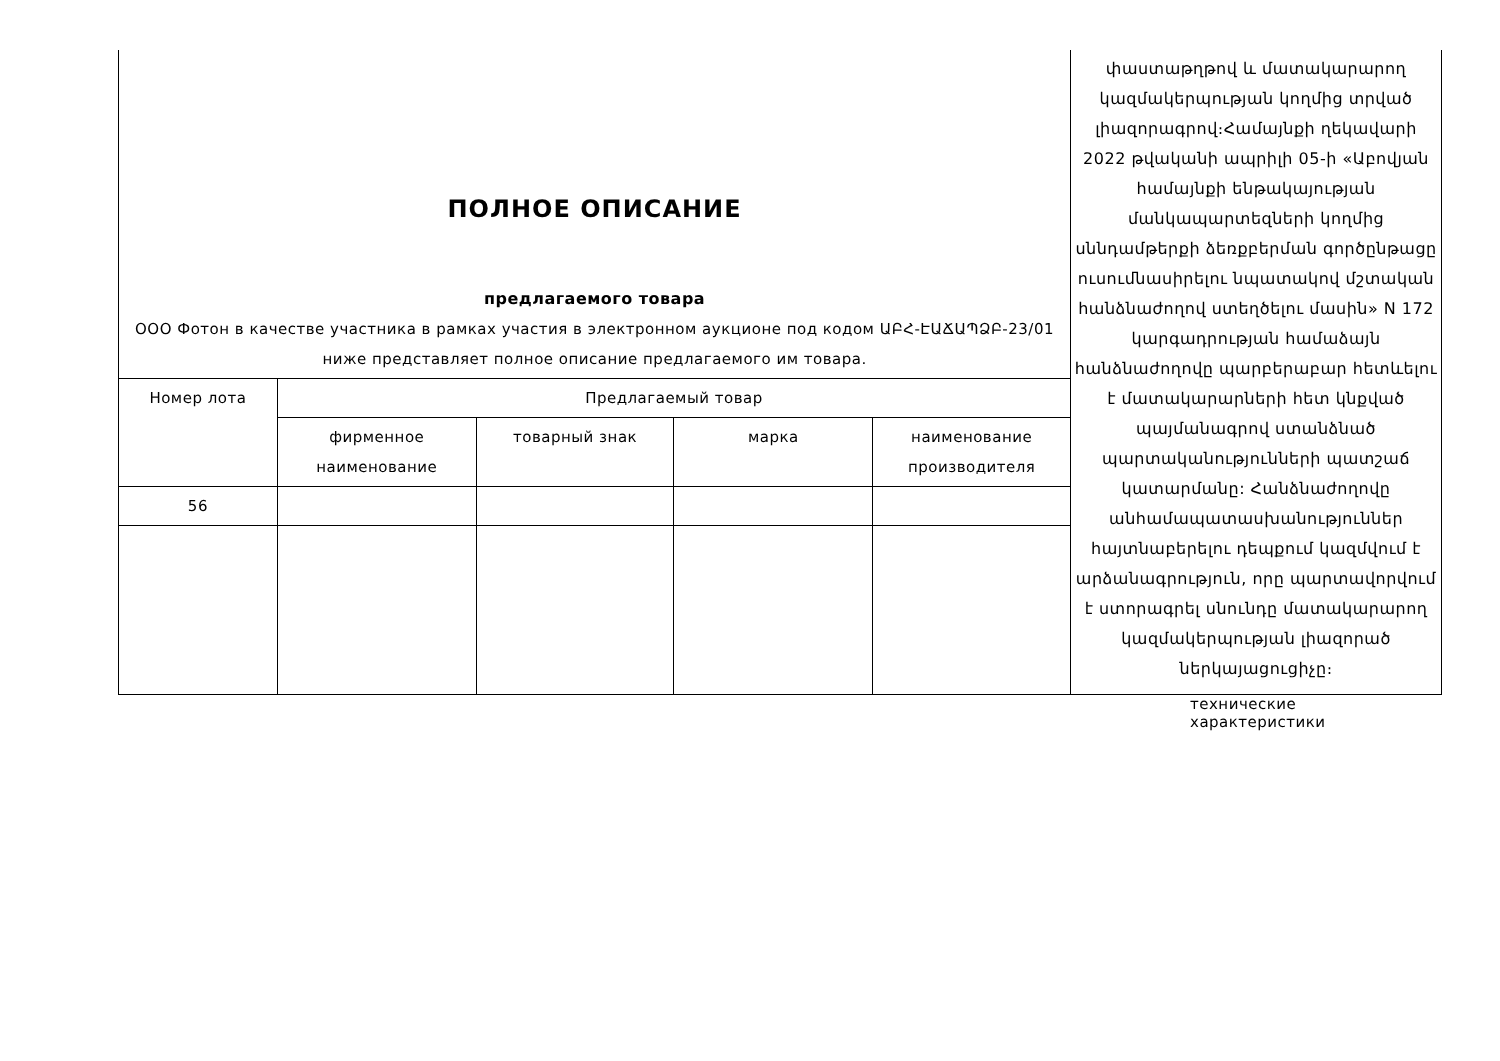| ПОЛНОЕ ОПИСАНИЕ предлагаемого товара ООО Фотон в качестве участника в рамках участия в электронном аукционе под кодом ԱԲՀ-ԷԱՃԱՊՁԲ-23/01 ниже представляет полное описание предлагаемого им товара. | | | | | փաստաթղթով և մատակարարող կազմակերպության կողմից տրված լիազորագրով։Համայնքի ղեկավարի 2022 թվականի ապրիլի 05-ի «Աբովյան համայնքի ենթակայության մանկապարտեզների կողմից սննդամթերքի ձեռքբերման գործընթացը ուսումնասիրելու նպատակով մշտական հանձնաժողով ստեղծելու մասին» N 172 կարգադրության համաձայն հանձնաժողովը պարբերաբար հետևելու է մատակարարների հետ կնքված պայմանագրով ստանձնած պարտականությունների պատշաճ կատարմանը: Հանձնաժողովը անհամապատասխանություններ հայտնաբերելու դեպքում կազմվում է արձանագրություն, որը պարտավորվում է ստորագրել սնունդը մատակարարող կազմակերպության լիազորած ներկայացուցիչը։ |
| Номер лота | Предлагаемый товар | | | | |
| | фирменное наименование | товарный знак | марка | наименование производителя | |
| 56 | | | | | |
технические характеристики